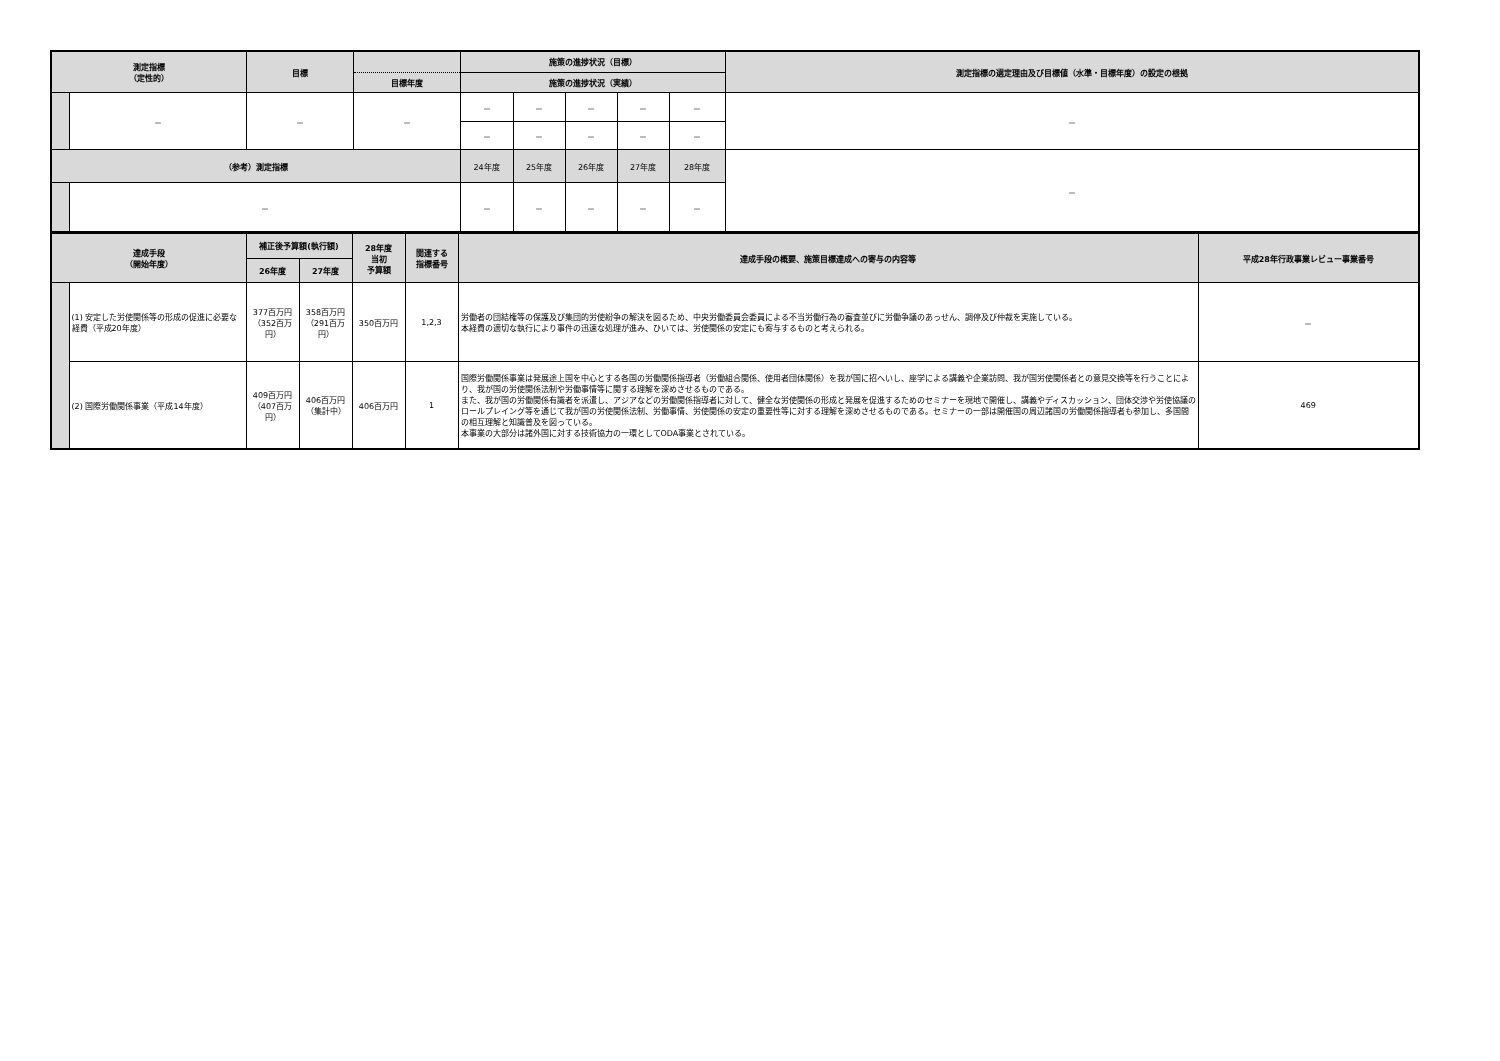| 測定指標 （定性的） | | 目標 | | 施策の進捗状況（目標） | | | | | 測定指標の選定理由及び目標値（水準・目標年度）の設定の根拠 |
| --- | --- | --- | --- | --- | --- | --- | --- | --- | --- |
| | | | 目標年度 | 施策の進捗状況（実績） | | | | | |
| | － | － | － | － | － | － | － | － | － |
| | | | | － | － | － | － | － | |
| （参考）測定指標 | | | | 24年度 | 25年度 | 26年度 | 27年度 | 28年度 | － |
| | － | | | － | － | － | － | － | |
| 達成手段 （開始年度） | | 補正後予算額(執行額) | | 28年度 当初 予算額 | 関連する 指標番号 | 達成手段の概要、施策目標達成への寄与の内容等 | 平成28年行政事業レビュー事業番号 |
| --- | --- | --- | --- | --- | --- | --- | --- |
| | | 26年度 | 27年度 | | | | |
| | (1) 安定した労使関係等の形成の促進に必要な経費（平成20年度） | 377百万円（352百万円） | 358百万円（291百万円） | 350百万円 | 1,2,3 | 労働者の団結権等の保護及び集団的労使紛争の解決を図るため、中央労働委員会委員による不当労働行為の審査並びに労働争議のあっせん、調停及び仲裁を実施している。 本経費の適切な執行により事件の迅速な処理が進み、ひいては、労使関係の安定にも寄与するものと考えられる。 | － |
| | (2) 国際労働関係事業（平成14年度） | 409百万円（407百万円） | 406百万円（集計中） | 406百万円 | 1 | 国際労働関係事業は発展途上国を中心とする各国の労働関係指導者（労働組合関係、使用者団体関係）を我が国に招へいし、座学による講義や企業訪問、我が国労使関係者との意見交換等を行うことにより、我が国の労使関係法制や労働事情等に関する理解を深めさせるものである。 また、我が国の労働関係有識者を派遣し、アジアなどの労働関係指導者に対して、健全な労使関係の形成と発展を促進するためのセミナーを現地で開催し、講義やディスカッション、団体交渉や労使協議のロールプレイング等を通じて我が国の労使関係法制、労働事情、労使関係の安定の重要性等に対する理解を深めさせるものである。セミナーの一部は開催国の周辺諸国の労働関係指導者も参加し、多国間の相互理解と知識普及を図っている。 本事業の大部分は諸外国に対する技術協力の一環としてODA事業とされている。 | 469 |